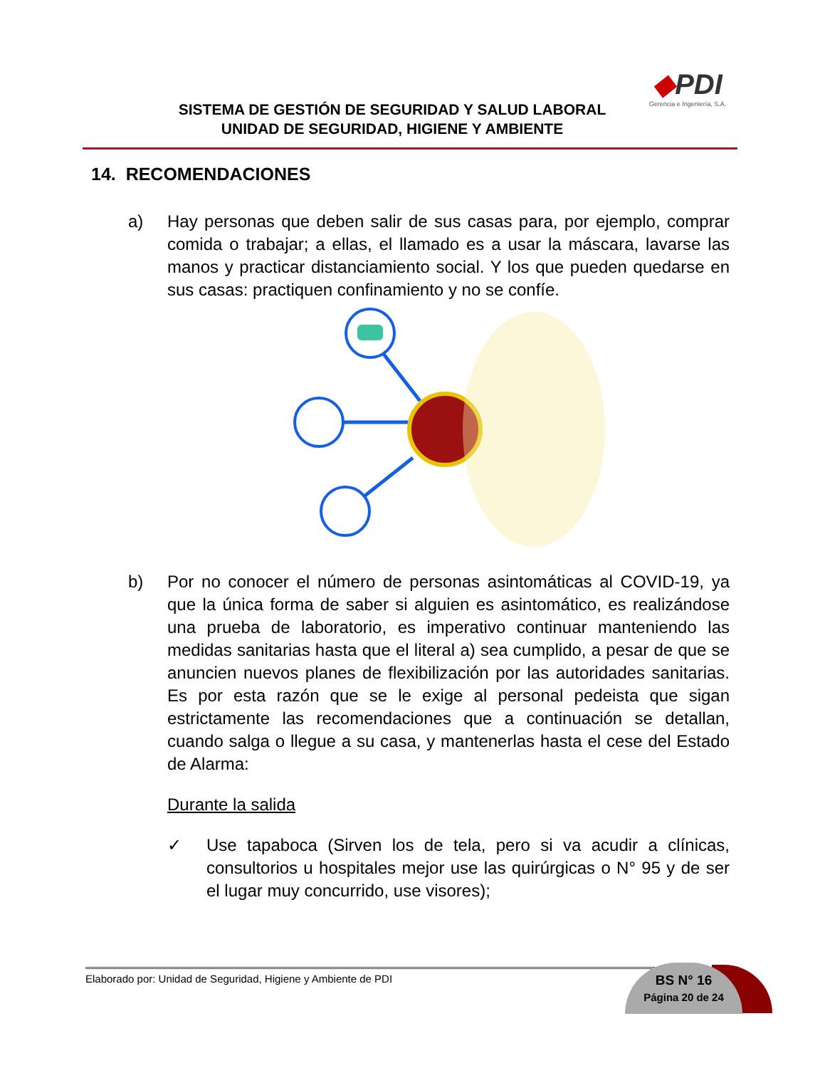SISTEMA DE GESTIÓN DE SEGURIDAD Y SALUD LABORAL
UNIDAD DE SEGURIDAD, HIGIENE Y AMBIENTE
◆PDI
Gerencia e Ingeniería, S.A.
14. RECOMENDACIONES
a) Hay personas que deben salir de sus casas para, por ejemplo, comprar comida o trabajar; a ellas, el llamado es a usar la máscara, lavarse las manos y practicar distanciamiento social. Y los que pueden quedarse en sus casas: practiquen confinamiento y no se confíe.
b) Por no conocer el número de personas asintomáticas al COVID-19, ya que la única forma de saber si alguien es asintomático, es realizándose una prueba de laboratorio, es imperativo continuar manteniendo las medidas sanitarias hasta que el literal a) sea cumplido, a pesar de que se anuncien nuevos planes de flexibilización por las autoridades sanitarias. Es por esta razón que se le exige al personal pedeista que sigan estrictamente las recomendaciones que a continuación se detallan, cuando salga o llegue a su casa, y mantenerlas hasta el cese del Estado de Alarma:
Durante la salida
✓ Use tapaboca (Sirven los de tela, pero si va acudir a clínicas, consultorios u hospitales mejor use las quirúrgicas o N° 95 y de ser el lugar muy concurrido, use visores);
Elaborado por: Unidad de Seguridad, Higiene y Ambiente de PDI
BS N° 16
Página 20 de 24